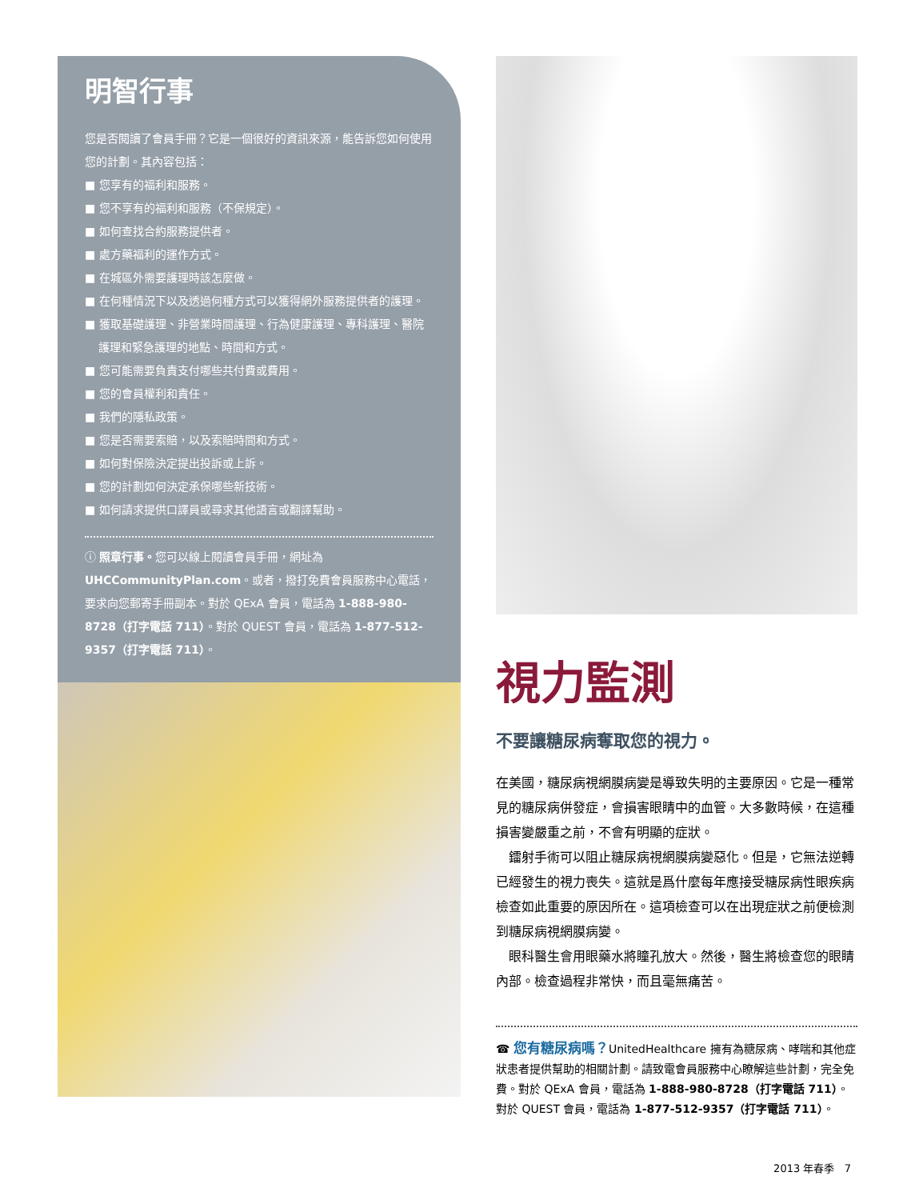明智行事
您是否閱讀了會員手冊？它是一個很好的資訊來源，能告訴您如何使用您的計劃。其內容包括：
■ 您享有的福利和服務。
■ 您不享有的福利和服務（不保規定）。
■ 如何查找合約服務提供者。
■ 處方藥福利的運作方式。
■ 在城區外需要護理時該怎麼做。
■ 在何種情況下以及透過何種方式可以獲得網外服務提供者的護理。
■ 獲取基礎護理、非營業時間護理、行為健康護理、專科護理、醫院護理和緊急護理的地點、時間和方式。
■ 您可能需要負責支付哪些共付費或費用。
■ 您的會員權利和責任。
■ 我們的隱私政策。
■ 您是否需要索賠，以及索賠時間和方式。
■ 如何對保險決定提出投訴或上訴。
■ 您的計劃如何決定承保哪些新技術。
■ 如何請求提供口譯員或尋求其他語言或翻譯幫助。
ⓘ 照章行事。您可以線上閱讀會員手冊，網址為 UHCCommunityPlan.com。或者，撥打免費會員服務中心電話，要求向您郵寄手冊副本。對於 QExA 會員，電話為 1-888-980-8728（打字電話 711）。對於 QUEST 會員，電話為 1-877-512-9357（打字電話 711）。
視力監測
不要讓糖尿病奪取您的視力。
在美國，糖尿病視網膜病變是導致失明的主要原因。它是一種常見的糖尿病併發症，會損害眼睛中的血管。大多數時候，在這種損害變嚴重之前，不會有明顯的症狀。
鐳射手術可以阻止糖尿病視網膜病變惡化。但是，它無法逆轉已經發生的視力喪失。這就是爲什麼每年應接受糖尿病性眼疾病檢查如此重要的原因所在。這項檢查可以在出現症狀之前便檢測到糖尿病視網膜病變。
眼科醫生會用眼藥水將瞳孔放大。然後，醫生將檢查您的眼睛內部。檢查過程非常快，而且毫無痛苦。
☎ 您有糖尿病嗎？UnitedHealthcare 擁有為糖尿病、哮喘和其他症狀患者提供幫助的相關計劃。請致電會員服務中心瞭解這些計劃，完全免費。對於 QExA 會員，電話為 1-888-980-8728（打字電話 711）。對於 QUEST 會員，電話為 1-877-512-9357（打字電話 711）。
2013 年春季 7